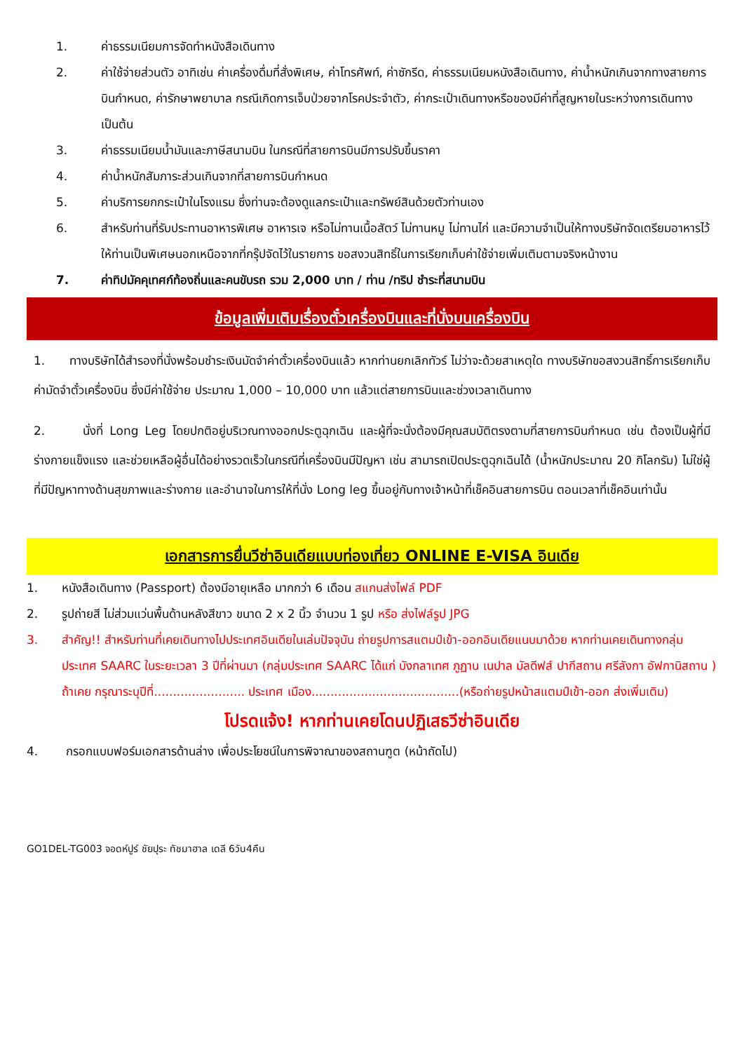1. ค่าธรรมเนียมการจัดทำหนังสือเดินทาง
2. ค่าใช้จ่ายส่วนตัว อาทิเช่น ค่าเครื่องดื่มที่สั่งพิเศษ, ค่าโทรศัพท์, ค่าซักรีด, ค่าธรรมเนียมหนังสือเดินทาง, ค่าน้ำหนักเกินจากทางสายการบินกำหนด, ค่ารักษาพยาบาล กรณีเกิดการเจ็บป่วยจากโรคประจำตัว, ค่ากระเป๋าเดินทางหรือของมีค่าที่สูญหายในระหว่างการเดินทาง เป็นต้น
3. ค่าธรรมเนียมน้ำมันและภาษีสนามบิน ในกรณีที่สายการบินมีการปรับขึ้นราคา
4. ค่าน้ำหนักสัมภาระส่วนเกินจากที่สายการบินกำหนด
5. ค่าบริการยกกระเป๋าในโรงแรม ซึ่งท่านจะต้องดูแลกระเป๋าและทรัพย์สินด้วยตัวท่านเอง
6. สำหรับท่านที่รับประทานอาหารพิเศษ อาหารเจ หรือไม่ทานเนื้อสัตว์ ไม่ทานหมู ไม่ทานไก่ และมีความจำเป็นให้ทางบริษัทจัดเตรียมอาหารไว้ให้ท่านเป็นพิเศษนอกเหนือจากที่กรุ๊ปจัดไว้ในรายการ ขอสงวนสิทธิ์ในการเรียกเก็บค่าใช้จ่ายเพิ่มเติมตามจริงหน้างาน
7. ค่าทิปมัคคุเทศก์ท้องถิ่นและคนขับรถ รวม 2,000 บาท / ท่าน /ทริป ชำระที่สนามบิน
ข้อมูลเพิ่มเติมเรื่องตั๋วเครื่องบินและที่นั่งบนเครื่องบิน
1. ทางบริษัทได้สำรองที่นั่งพร้อมชำระเงินมัดจำค่าตั๋วเครื่องบินแล้ว หากท่านยกเลิกทัวร์ ไม่ว่าจะด้วยสาเหตุใด ทางบริษัทขอสงวนสิทธิ์การเรียกเก็บค่ามัดจำตั๋วเครื่องบิน ซึ่งมีค่าใช้จ่าย ประมาณ 1,000 – 10,000 บาท แล้วแต่สายการบินและช่วงเวลาเดินทาง
2. นั่งที่ Long Leg โดยปกติอยู่บริเวณทางออกประตูฉุกเฉิน และผู้ที่จะนั่งต้องมีคุณสมบัติตรงตามที่สายการบินกำหนด เช่น ต้องเป็นผู้ที่มีร่างกายแข็งแรง และช่วยเหลือผู้อื่นได้อย่างรวดเร็วในกรณีที่เครื่องบินมีปัญหา เช่น สามารถเปิดประตูฉุกเฉินได้ (น้ำหนักประมาณ 20 กิโลกรัม) ไม่ใช่ผู้ที่มีปัญหาทางด้านสุขภาพและร่างกาย และอำนาจในการให้ที่นั่ง Long leg ขึ้นอยู่กับทางเจ้าหน้าที่เช็คอินสายการบิน ตอนเวลาที่เช็คอินเท่านั้น
เอกสารการยื่นวีซ่าอินเดียแบบท่องเที่ยว ONLINE E-VISA อินเดีย
1. หนังสือเดินทาง (Passport) ต้องมีอายุเหลือ มากกว่า 6 เดือน สแกนส่งไฟล์ PDF
2. รูปถ่ายสี ไม่ส่วมแว่นพื้นด้านหลังสีขาว ขนาด 2 x 2 นิ้ว จำนวน 1 รูป หรือ ส่งไฟล์รูป JPG
3. สำคัญ!! สำหรับท่านที่เคยเดินทางไปประเทศอินเดียในเล่มปัจจุบัน ถ่ายรูปการสแตมป์เข้า-ออกอินเดียแนบมาด้วย หากท่านเคยเดินทางกลุ่มประเทศ SAARC ในระยะเวลา 3 ปีที่ผ่านมา (กลุ่มประเทศ SAARC ได้แก่ บังกลาเทศ ภูฏาน เนปาล มัลดีฟส์ ปากีสถาน ศรีลังกา อัฟกานิสถาน ) ถ้าเคย กรุณาระบุปีที่........................ ประเทศ เมือง.......................................(หรือถ่ายรูปหน้าสแตมป์เข้า-ออก ส่งเพิ่มเติม)
โปรดแจ้ง! หากท่านเคยโดนปฏิเสธวีซ่าอินเดีย
4. กรอกแบบฟอร์มเอกสารด้านล่าง เพื่อประโยชน์ในการพิจาณาของสถานฑูต (หน้าถัดไป)
GO1DEL-TG003 จอดห์ปูร์ ชัยปุระ ทัชมาฮาล เดลี 6วัน4คืน